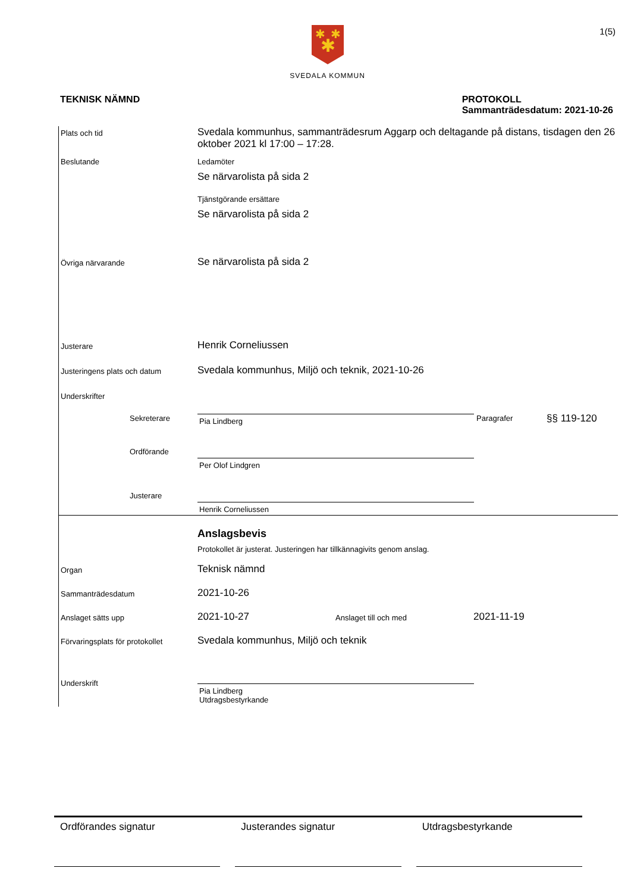1(5)
✱
✱
✱
SVEDALA KOMMUN
TEKNISK NÄMND PROTOKOLL
Sammanträdesdatum: 2021-10-26
Plats och tid
Svedala kommunhus, sammanträdesrum Aggarp och deltagande på distans, tisdagen den 26 oktober 2021 kl 17:00 – 17:28.
Beslutande Ledamöter
Se närvarolista på sida 2
Tjänstgörande ersättare
Se närvarolista på sida 2
Övriga närvarande
Se närvarolista på sida 2
Justerare
Henrik Corneliussen
Justeringens plats och datum
Svedala kommunhus, Miljö och teknik, 2021-10-26
Underskrifter
Sekreterare
Pia Lindberg
Paragrafer
§§ 119-120
Ordförande Per Olof Lindgren
Justerare Henrik Corneliussen
Anslagsbevis
Protokollet är justerat. Justeringen har tillkännagivits genom anslag.
Organ
Teknisk nämnd
Sammanträdesdatum
2021-10-26
Anslaget sätts upp
2021-10-27
Anslaget till och med
2021-11-19
Förvaringsplats för protokollet
Svedala kommunhus, Miljö och teknik
Underskrift
Pia Lindberg
Utdragsbestyrkande
Ordförandes signatur Justerandes signatur Utdragsbestyrkande